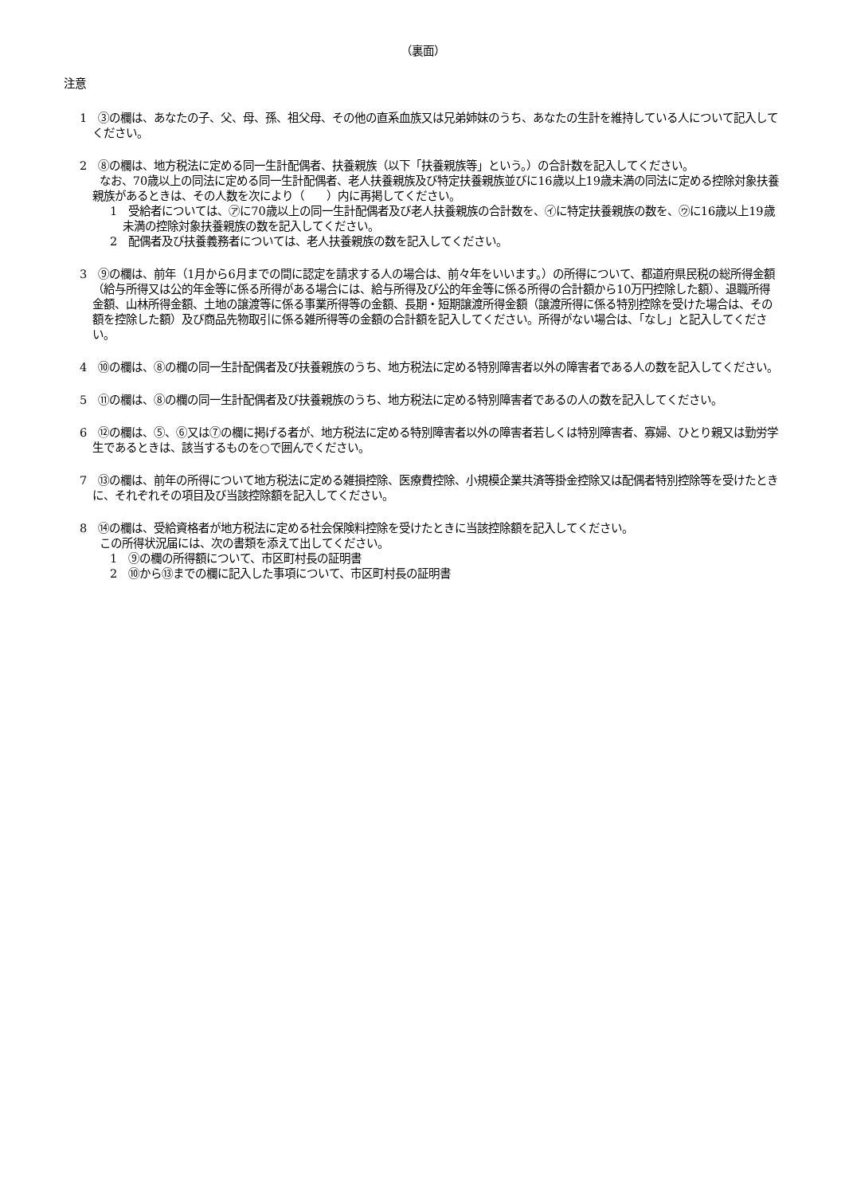（裏面）
注意
1　③の欄は、あなたの子、父、母、孫、祖父母、その他の直系血族又は兄弟姉妹のうち、あなたの生計を維持している人について記入してください。
2　⑧の欄は、地方税法に定める同一生計配偶者、扶養親族（以下「扶養親族等」という。）の合計数を記入してください。
なお、70歳以上の同法に定める同一生計配偶者、老人扶養親族及び特定扶養親族並びに16歳以上19歳未満の同法に定める控除対象扶養親族があるときは、その人数を次により（　　）内に再掲してください。
1　受給者については、㋐に70歳以上の同一生計配偶者及び老人扶養親族の合計数を、㋑に特定扶養親族の数を、㋒に16歳以上19歳未満の控除対象扶養親族の数を記入してください。
2　配偶者及び扶養義務者については、老人扶養親族の数を記入してください。
3　⑨の欄は、前年（1月から6月までの間に認定を請求する人の場合は、前々年をいいます。）の所得について、都道府県民税の総所得金額（給与所得又は公的年金等に係る所得がある場合には、給与所得及び公的年金等に係る所得の合計額から10万円控除した額）、退職所得金額、山林所得金額、土地の譲渡等に係る事業所得等の金額、長期・短期譲渡所得金額（譲渡所得に係る特別控除を受けた場合は、その額を控除した額）及び商品先物取引に係る雑所得等の金額の合計額を記入してください。所得がない場合は、「なし」と記入してください。
4　⑩の欄は、⑧の欄の同一生計配偶者及び扶養親族のうち、地方税法に定める特別障害者以外の障害者である人の数を記入してください。
5　⑪の欄は、⑧の欄の同一生計配偶者及び扶養親族のうち、地方税法に定める特別障害者であるの人の数を記入してください。
6　⑫の欄は、⑤、⑥又は⑦の欄に掲げる者が、地方税法に定める特別障害者以外の障害者若しくは特別障害者、寡婦、ひとり親又は勤労学生であるときは、該当するものを○で囲んでください。
7　⑬の欄は、前年の所得について地方税法に定める雑損控除、医療費控除、小規模企業共済等掛金控除又は配偶者特別控除等を受けたときに、それぞれその項目及び当該控除額を記入してください。
8　⑭の欄は、受給資格者が地方税法に定める社会保険料控除を受けたときに当該控除額を記入してください。
この所得状況届には、次の書類を添えて出してください。
1　⑨の欄の所得額について、市区町村長の証明書
2　⑩から⑬までの欄に記入した事項について、市区町村長の証明書